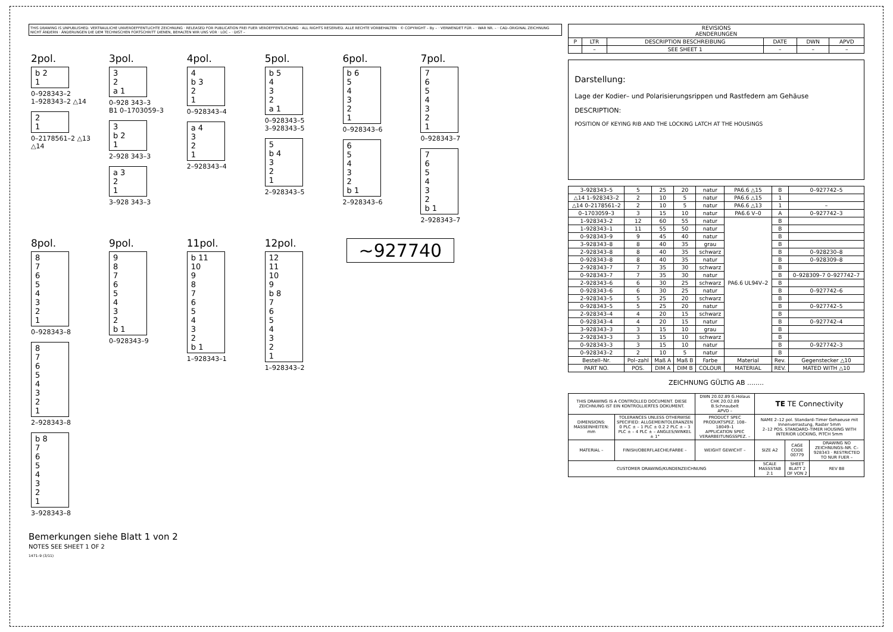THIS DRAWING IS UNPUBLISHED. VERTRAULICHE UNVEROEFFENTLICHTE ZEICHNUNG · RELEASED FOR PUBLICATION FREI FUER VEROEFFENTLICHUNG · ALL RIGHTS RESERVED. ALLE RECHTE VORBEHALTEN · © COPYRIGHT – By – · VERWENDET FÜR – · WAR NR. – · CAD–ORIGINAL ZEICHNUNG NICHT ÄNDERN · ÄNDERUNGEN DIE DEM TECHNISCHEN FORTSCHRITT DIENEN, BEHALTEN WIR UNS VOR · LOC – · DIST –
2pol.
b 2
1
0–928343–2
1–928343–2 △14
2
1
0–2178561–2 △13 △14
3pol.
3
2
a 1
0–928 343–3
B1 0–1703059–3
3
b 2
1
2–928 343–3
a 3
2
1
3–928 343–3
4pol.
4
b 3
2
1
0–928343–4
a 4
3
2
1
2–928343–4
5pol.
b 5
4
3
2
a 1
0–928343–5
3–928343–5
5
b 4
3
2
1
2–928343–5
6pol.
b 6
5
4
3
2
1
0–928343–6
6
5
4
3
2
b 1
2–928343–6
7pol.
7
6
5
4
3
2
1
0–928343–7
7
6
5
4
3
2
b 1
2–928343–7
8pol.
8
7
6
5
4
3
2
1
0–928343–8
8
7
6
5
4
3
2
1
2–928343–8
b 8
7
6
5
4
3
2
1
3–928343–8
9pol.
9
8
7
6
5
4
3
2
b 1
0–928343–9
11pol.
b 11
10
9
8
7
6
5
4
3
2
b 1
1–928343–1
12pol.
12
11
10
9
b 8
7
6
5
4
3
2
1
1–928343–2
~927740
Bemerkungen siehe Blatt 1 von 2
NOTES SEE SHEET 1 OF 2
1471–9 (3/11)
| REVISIONS AENDERUNGEN | | | | | |
| --- | --- | --- | --- | --- | --- |
| P | LTR | DESCRIPTION BESCHREIBUNG | DATE | DWN | APVD |
| | – | SEE SHEET 1 | – | – | – |
Darstellung:
Lage der Kodier– und Polarisierungsrippen und Rastfedern am Gehäuse
DESCRIPTION:
POSITION OF KEYING RIB AND THE LOCKING LATCH AT THE HOUSINGS
| 3–928343–5 | 5 | 25 | 20 | natur | PA6.6 △15 | B | 0–927742–5 |
| △14 1–928343–2 | 2 | 10 | 5 | natur | PA6.6 △15 | 1 | |
| △14 0–2178561–2 | 2 | 10 | 5 | natur | PA6.6 △13 | 1 | – |
| 0–1703059–3 | 3 | 15 | 10 | natur | PA6.6 V–0 | A | 0–927742–3 |
| 1–928343–2 | 12 | 60 | 55 | natur | PA6.6 UL94V–2 | B | |
| 1–928343–1 | 11 | 55 | 50 | natur | | B | |
| 0–928343–9 | 9 | 45 | 40 | natur | | B | |
| 3–928343–8 | 8 | 40 | 35 | grau | | B | |
| 2–928343–8 | 8 | 40 | 35 | schwarz | | B | 0–928230–8 |
| 0–928343–8 | 8 | 40 | 35 | natur | | B | 0–928309–8 |
| 2–928343–7 | 7 | 35 | 30 | schwarz | | B | |
| 0–928343–7 | 7 | 35 | 30 | natur | | B | 0–928309–7 0–927742–7 |
| 2–928343–6 | 6 | 30 | 25 | schwarz | | B | |
| 0–928343–6 | 6 | 30 | 25 | natur | | B | 0–927742–6 |
| 2–928343–5 | 5 | 25 | 20 | schwarz | | B | |
| 0–928343–5 | 5 | 25 | 20 | natur | | B | 0–927742–5 |
| 2–928343–4 | 4 | 20 | 15 | schwarz | | B | |
| 0–928343–4 | 4 | 20 | 15 | natur | | B | 0–927742–4 |
| 3–928343–3 | 3 | 15 | 10 | grau | | B | |
| 2–928343–3 | 3 | 15 | 10 | schwarz | | B | |
| 0–928343–3 | 3 | 15 | 10 | natur | | B | 0–927742–3 |
| 0–928343–2 | 2 | 10 | 5 | natur | | B | |
| Bestell–Nr. | Pol–zahl | Maß A | Maß B | Farbe | Material | Rev. | Gegenstecker △10 |
| PART NO. | POS. | DIM A | DIM B | COLOUR | MATERIAL | REV. | MATED WITH △10 |
ZEICHNUNG GÜLTIG AB ........
| THIS DRAWING IS A CONTROLLED DOCUMENT. DIESE ZEICHNUNG IST EIN KONTROLLIERTES DOKUMENT. | | DWN 20.02.89 G.Holaus CHK 20.02.89 B.Schnaubelt APVD – | TE TE Connectivity | | |
| DIMENSIONS: MASSEINHEITEN: mm | TOLERANCES UNLESS OTHERWISE SPECIFIED: ALLGEMEINTOLERANZEN 0 PLC ± – 1 PLC ± 0.2 2 PLC ± – 3 PLC ± – 4 PLC ± – ANGLES/WINKEL ± 1° | PRODUCT SPEC PRODUKTSPEZ. 108–18049–1 APPLICATION SPEC VERARBEITUNGSSPEZ. – | NAME 2–12 pol. Standard–Timer Gehaeuse mit Innenverrastung, Raster 5mm 2–12 POS. STANDARD–TIMER HOUSING WITH INTERIOR LOCKING, PITCH 5mm | | |
| MATERIAL – | FINISH/OBERFLAECHE/FARBE – | WEIGHT GEWICHT – | SIZE A2 | CAGE CODE 00779 | DRAWING NO ZEICHNUNGS–NR. C–928343 · RESTRICTED TO NUR FUER – |
| CUSTOMER DRAWING/KUNDENZEICHNUNG | | | SCALE MASSSTAB 2:1 | SHEET BLATT 2 OF VON 2 | REV B8 |